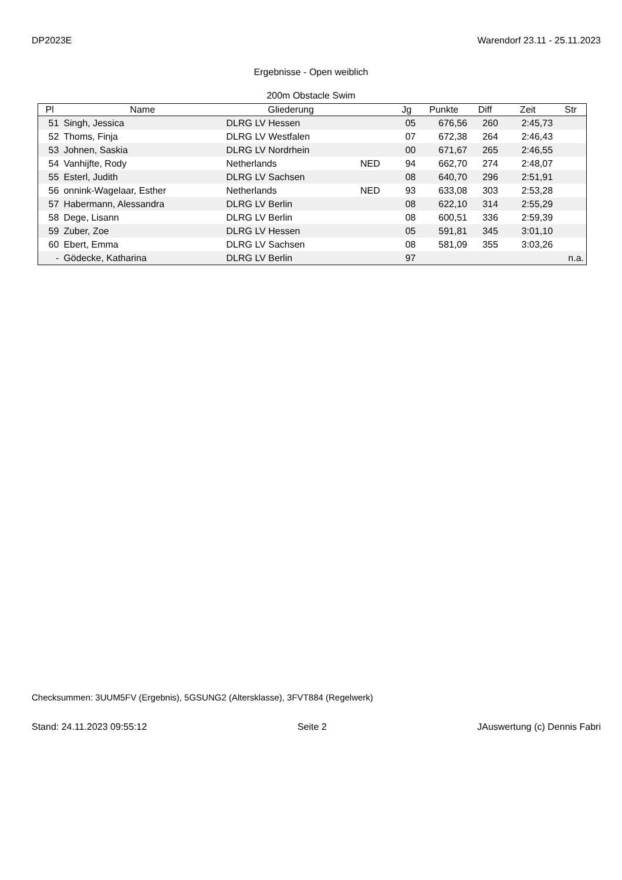DP2023E Warendorf 23.11 - 25.11.2023
Ergebnisse - Open weiblich
200m Obstacle Swim
| Pl | Name | Gliederung | | Jg | Punkte | Diff | Zeit | Str |
| --- | --- | --- | --- | --- | --- | --- | --- | --- |
| 51 | Singh, Jessica | DLRG LV Hessen | | 05 | 676,56 | 260 | 2:45,73 | |
| 52 | Thoms, Finja | DLRG LV Westfalen | | 07 | 672,38 | 264 | 2:46,43 | |
| 53 | Johnen, Saskia | DLRG LV Nordrhein | | 00 | 671,67 | 265 | 2:46,55 | |
| 54 | Vanhijfte, Rody | Netherlands | NED | 94 | 662,70 | 274 | 2:48,07 | |
| 55 | Esterl, Judith | DLRG LV Sachsen | | 08 | 640,70 | 296 | 2:51,91 | |
| 56 | onnink-Wagelaar, Esther | Netherlands | NED | 93 | 633,08 | 303 | 2:53,28 | |
| 57 | Habermann, Alessandra | DLRG LV Berlin | | 08 | 622,10 | 314 | 2:55,29 | |
| 58 | Dege, Lisann | DLRG LV Berlin | | 08 | 600,51 | 336 | 2:59,39 | |
| 59 | Zuber, Zoe | DLRG LV Hessen | | 05 | 591,81 | 345 | 3:01,10 | |
| 60 | Ebert, Emma | DLRG LV Sachsen | | 08 | 581,09 | 355 | 3:03,26 | |
| - | Gödecke, Katharina | DLRG LV Berlin | | 97 | | | | n.a. |
Checksummen: 3UUM5FV (Ergebnis), 5GSUNG2 (Altersklasse), 3FVT884 (Regelwerk)
Stand: 24.11.2023 09:55:12 Seite 2 JAuswertung (c) Dennis Fabri